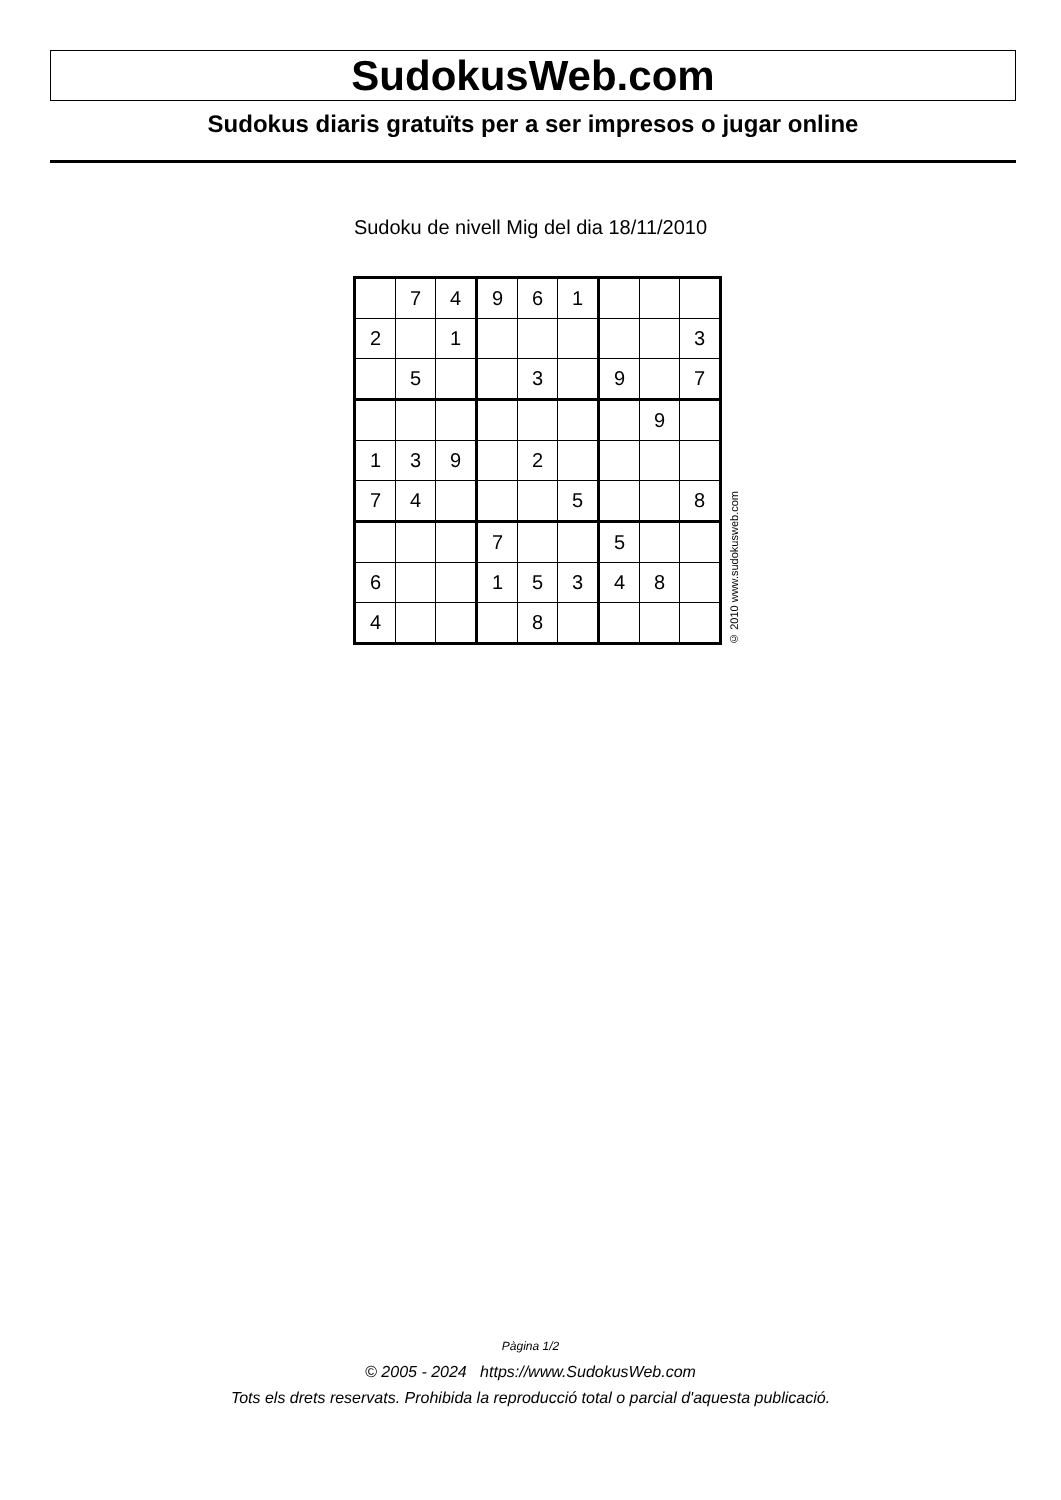SudokusWeb.com
Sudokus diaris gratuïts per a ser impresos o jugar online
Sudoku de nivell Mig del dia 18/11/2010
| | 7 | 4 | 9 | 6 | 1 | | | |
| 2 | | 1 | | | | | | 3 |
| | 5 | | | 3 | | 9 | | 7 |
| | | | | | | | 9 | |
| 1 | 3 | 9 | | 2 | | | | |
| 7 | 4 | | | | 5 | | | 8 |
| | | | 7 | | | 5 | | |
| 6 | | | 1 | 5 | 3 | 4 | 8 | |
| 4 | | | | 8 | | | | |
© 2010 www.sudokusweb.com
Pàgina 1/2
© 2005 - 2024 https://www.SudokusWeb.com
Tots els drets reservats. Prohibida la reproducció total o parcial d'aquesta publicació.